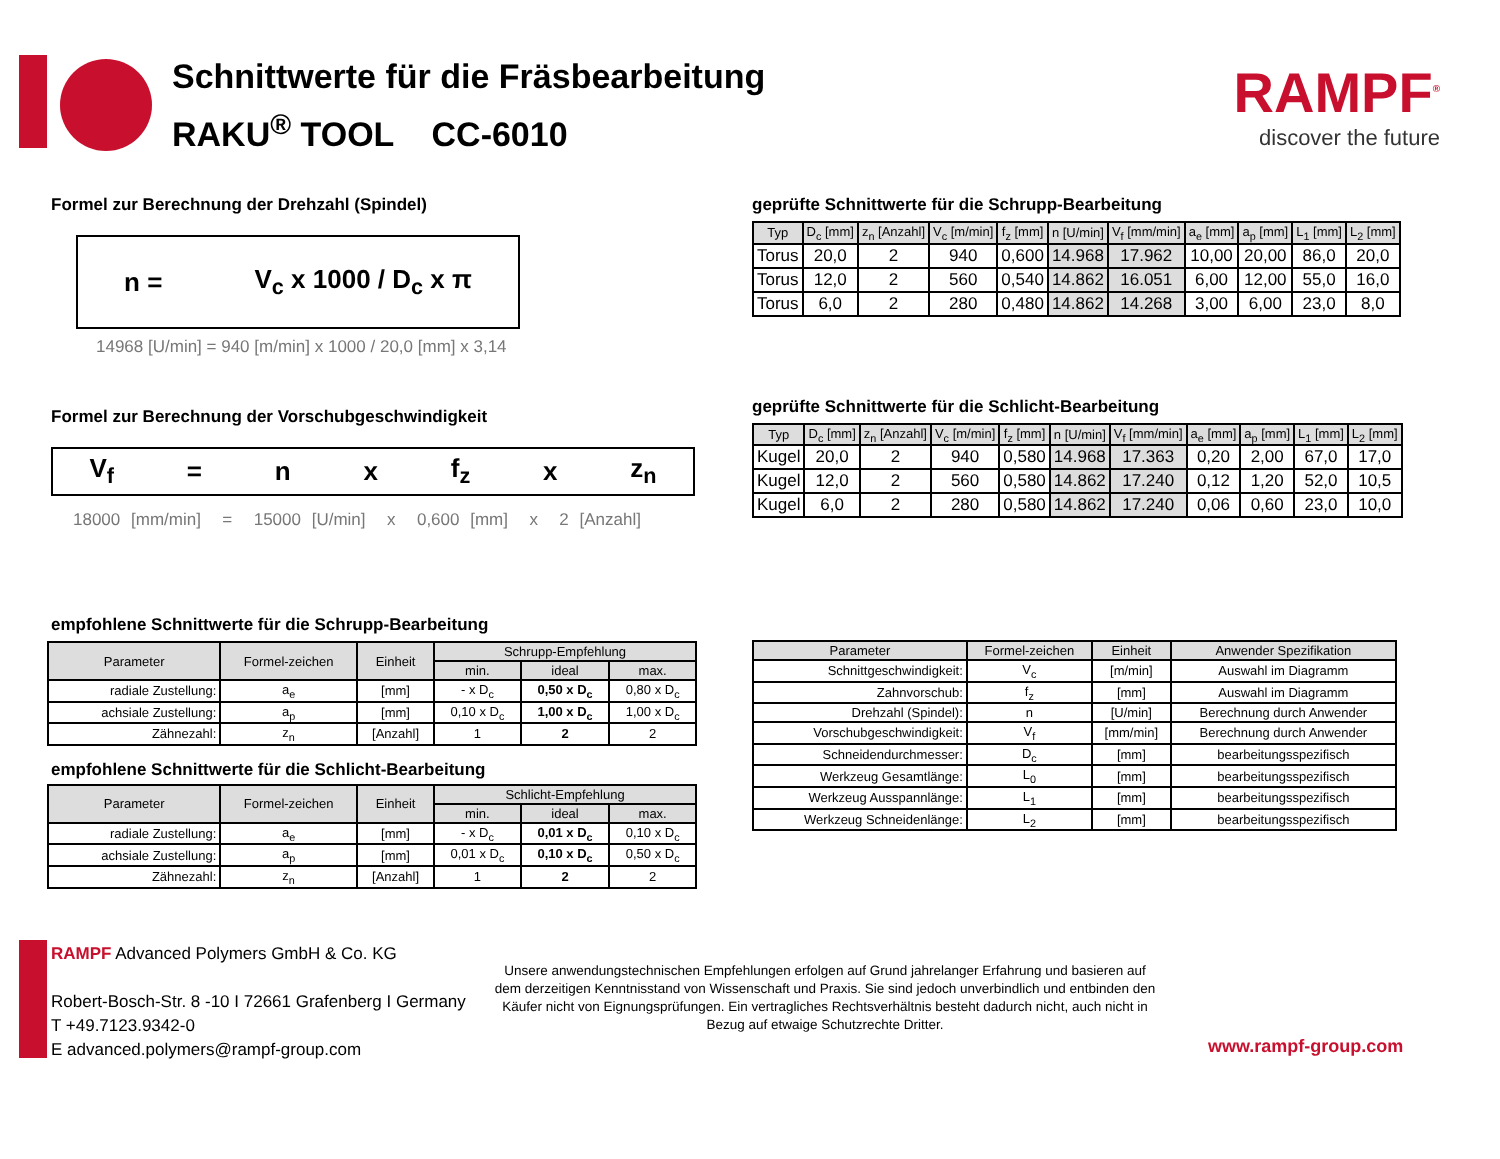Schnittwerte für die Fräsbearbeitung
RAKU<sup>®</sup> TOOL CC-6010
RAMPF<sup>®</sup>
discover the future
Formel zur Berechnung der Drehzahl (Spindel)
n = V<sub>c</sub> x 1000 / D<sub>c</sub> x π
14968 [U/min] = 940 [m/min] x 1000 / 20,0 [mm] x 3,14
Formel zur Berechnung der Vorschubgeschwindigkeit
V<sub>f</sub> = n x f<sub>z</sub> x z<sub>n</sub>
18000 [mm/min] = 15000 [U/min] x 0,600 [mm] x 2 [Anzahl]
geprüfte Schnittwerte für die Schrupp-Bearbeitung
| Typ | D<sub>c</sub> [mm] | z<sub>n</sub> [Anzahl] | V<sub>c</sub> [m/min] | f<sub>z</sub> [mm] | n [U/min] | V<sub>f</sub> [mm/min] | a<sub>e</sub> [mm] | a<sub>p</sub> [mm] | L<sub>1</sub> [mm] | L<sub>2</sub> [mm] |
| --- | --- | --- | --- | --- | --- | --- | --- | --- | --- | --- |
| Torus | 20,0 | 2 | 940 | 0,600 | 14.968 | 17.962 | 10,00 | 20,00 | 86,0 | 20,0 |
| Torus | 12,0 | 2 | 560 | 0,540 | 14.862 | 16.051 | 6,00 | 12,00 | 55,0 | 16,0 |
| Torus | 6,0 | 2 | 280 | 0,480 | 14.862 | 14.268 | 3,00 | 6,00 | 23,0 | 8,0 |
geprüfte Schnittwerte für die Schlicht-Bearbeitung
| Typ | D<sub>c</sub> [mm] | z<sub>n</sub> [Anzahl] | V<sub>c</sub> [m/min] | f<sub>z</sub> [mm] | n [U/min] | V<sub>f</sub> [mm/min] | a<sub>e</sub> [mm] | a<sub>p</sub> [mm] | L<sub>1</sub> [mm] | L<sub>2</sub> [mm] |
| --- | --- | --- | --- | --- | --- | --- | --- | --- | --- | --- |
| Kugel | 20,0 | 2 | 940 | 0,580 | 14.968 | 17.363 | 0,20 | 2,00 | 67,0 | 17,0 |
| Kugel | 12,0 | 2 | 560 | 0,580 | 14.862 | 17.240 | 0,12 | 1,20 | 52,0 | 10,5 |
| Kugel | 6,0 | 2 | 280 | 0,580 | 14.862 | 17.240 | 0,06 | 0,60 | 23,0 | 10,0 |
empfohlene Schnittwerte für die Schrupp-Bearbeitung
| Parameter | Formel-zeichen | Einheit | Schrupp-Empfehlung | | |
| --- | --- | --- | --- | --- | --- |
| | | | min. | ideal | max. |
| radiale Zustellung: | a<sub>e</sub> | [mm] | - x D<sub>c</sub> | 0,50 x D<sub>c</sub> | 0,80 x D<sub>c</sub> |
| achsiale Zustellung: | a<sub>p</sub> | [mm] | 0,10 x D<sub>c</sub> | 1,00 x D<sub>c</sub> | 1,00 x D<sub>c</sub> |
| Zähnezahl: | z<sub>n</sub> | [Anzahl] | 1 | 2 | 2 |
empfohlene Schnittwerte für die Schlicht-Bearbeitung
| Parameter | Formel-zeichen | Einheit | Schlicht-Empfehlung | | |
| --- | --- | --- | --- | --- | --- |
| | | | min. | ideal | max. |
| radiale Zustellung: | a<sub>e</sub> | [mm] | - x D<sub>c</sub> | 0,01 x D<sub>c</sub> | 0,10 x D<sub>c</sub> |
| achsiale Zustellung: | a<sub>p</sub> | [mm] | 0,01 x D<sub>c</sub> | 0,10 x D<sub>c</sub> | 0,50 x D<sub>c</sub> |
| Zähnezahl: | z<sub>n</sub> | [Anzahl] | 1 | 2 | 2 |
| Parameter | Formel-zeichen | Einheit | Anwender Spezifikation |
| --- | --- | --- | --- |
| Schnittgeschwindigkeit: | V<sub>c</sub> | [m/min] | Auswahl im Diagramm |
| Zahnvorschub: | f<sub>z</sub> | [mm] | Auswahl im Diagramm |
| Drehzahl (Spindel): | n | [U/min] | Berechnung durch Anwender |
| Vorschubgeschwindigkeit: | V<sub>f</sub> | [mm/min] | Berechnung durch Anwender |
| Schneidendurchmesser: | D<sub>c</sub> | [mm] | bearbeitungsspezifisch |
| Werkzeug Gesamtlänge: | L<sub>0</sub> | [mm] | bearbeitungsspezifisch |
| Werkzeug Ausspannlänge: | L<sub>1</sub> | [mm] | bearbeitungsspezifisch |
| Werkzeug Schneidenlänge: | L<sub>2</sub> | [mm] | bearbeitungsspezifisch |
RAMPF Advanced Polymers GmbH & Co. KG
Robert-Bosch-Str. 8 -10 I 72661 Grafenberg I Germany
T +49.7123.9342-0
E advanced.polymers@rampf-group.com
Unsere anwendungstechnischen Empfehlungen erfolgen auf Grund jahrelanger Erfahrung und basieren auf dem derzeitigen Kenntnisstand von Wissenschaft und Praxis. Sie sind jedoch unverbindlich und entbinden den Käufer nicht von Eignungsprüfungen. Ein vertragliches Rechtsverhältnis besteht dadurch nicht, auch nicht in Bezug auf etwaige Schutzrechte Dritter.
www.rampf-group.com